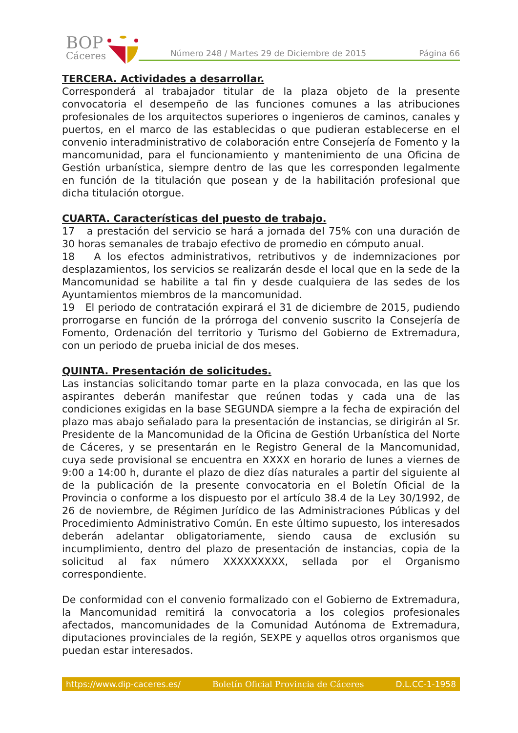BOP
Cáceres
Número 248 / Martes 29 de Diciembre de 2015 Página 66
TERCERA. Actividades a desarrollar.
Corresponderá al trabajador titular de la plaza objeto de la presente convocatoria el desempeño de las funciones comunes a las atribuciones profesionales de los arquitectos superiores o ingenieros de caminos, canales y puertos, en el marco de las establecidas o que pudieran establecerse en el convenio interadministrativo de colaboración entre Consejería de Fomento y la mancomunidad, para el funcionamiento y mantenimiento de una Oficina de Gestión urbanística, siempre dentro de las que les corresponden legalmente en función de la titulación que posean y de la habilitación profesional que dicha titulación otorgue.
CUARTA. Características del puesto de trabajo.
17 a prestación del servicio se hará a jornada del 75% con una duración de 30 horas semanales de trabajo efectivo de promedio en cómputo anual.
18 A los efectos administrativos, retributivos y de indemnizaciones por desplazamientos, los servicios se realizarán desde el local que en la sede de la Mancomunidad se habilite a tal fin y desde cualquiera de las sedes de los Ayuntamientos miembros de la mancomunidad.
19 El periodo de contratación expirará el 31 de diciembre de 2015, pudiendo prorrogarse en función de la prórroga del convenio suscrito la Consejería de Fomento, Ordenación del territorio y Turismo del Gobierno de Extremadura, con un periodo de prueba inicial de dos meses.
QUINTA. Presentación de solicitudes.
Las instancias solicitando tomar parte en la plaza convocada, en las que los aspirantes deberán manifestar que reúnen todas y cada una de las condiciones exigidas en la base SEGUNDA siempre a la fecha de expiración del plazo mas abajo señalado para la presentación de instancias, se dirigirán al Sr. Presidente de la Mancomunidad de la Oficina de Gestión Urbanística del Norte de Cáceres, y se presentarán en le Registro General de la Mancomunidad, cuya sede provisional se encuentra en XXXX en horario de lunes a viernes de 9:00 a 14:00 h, durante el plazo de diez días naturales a partir del siguiente al de la publicación de la presente convocatoria en el Boletín Oficial de la Provincia o conforme a los dispuesto por el artículo 38.4 de la Ley 30/1992, de 26 de noviembre, de Régimen Jurídico de las Administraciones Públicas y del Procedimiento Administrativo Común. En este último supuesto, los interesados deberán adelantar obligatoriamente, siendo causa de exclusión su incumplimiento, dentro del plazo de presentación de instancias, copia de la solicitud al fax número XXXXXXXXX, sellada por el Organismo correspondiente.
De conformidad con el convenio formalizado con el Gobierno de Extremadura, la Mancomunidad remitirá la convocatoria a los colegios profesionales afectados, mancomunidades de la Comunidad Autónoma de Extremadura, diputaciones provinciales de la región, SEXPE y aquellos otros organismos que puedan estar interesados.
https://www.dip-caceres.es/ Boletín Oficial Provincia de Cáceres D.L.CC-1-1958